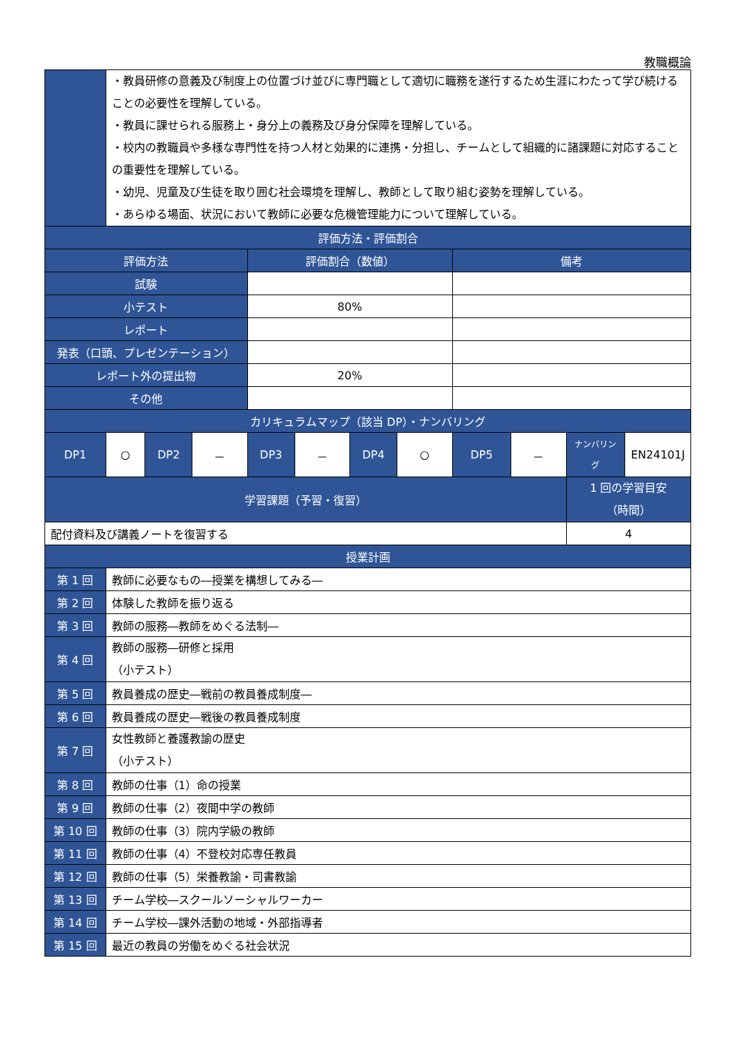教職概論
| | ・教員研修の意義及び制度上の位置づけ並びに専門職として適切に職務を遂行するため生涯にわたって学び続けることの必要性を理解している。 ・教員に課せられる服務上・身分上の義務及び身分保障を理解している。 ・校内の教職員や多様な専門性を持つ人材と効果的に連携・分担し、チームとして組織的に諸課題に対応することの重要性を理解している。 ・幼児、児童及び生徒を取り囲む社会環境を理解し、教師として取り組む姿勢を理解している。 ・あらゆる場面、状況において教師に必要な危機管理能力について理解している。 | | | | | | | | | | |
| 評価方法・評価割合 | | | | | | | | | | | |
| 評価方法 | | | | 評価割合（数値） | | | | 備考 | | | |
| 試験 | | | | | | | | | | | |
| 小テスト | | | | 80% | | | | | | | |
| レポート | | | | | | | | | | | |
| 発表（口頭、プレゼンテーション） | | | | | | | | | | | |
| レポート外の提出物 | | | | 20% | | | | | | | |
| その他 | | | | | | | | | | | |
| カリキュラムマップ（該当 DP）・ナンバリング | | | | | | | | | | | |
| DP1 | ○ | DP2 | － | DP3 | － | DP4 | ○ | DP5 | － | ナンバリング | EN24101J |
| 学習課題（予習・復習） | | | | | | | | | | 1 回の学習目安 （時間） | |
| 配付資料及び講義ノートを復習する | | | | | | | | | | 4 | |
| 授業計画 | | | | | | | | | | | |
| 第 1 回 | 教師に必要なもの―授業を構想してみる― | | | | | | | | | | |
| 第 2 回 | 体験した教師を振り返る | | | | | | | | | | |
| 第 3 回 | 教師の服務―教師をめぐる法制― | | | | | | | | | | |
| 第 4 回 | 教師の服務―研修と採用 （小テスト） | | | | | | | | | | |
| 第 5 回 | 教員養成の歴史―戦前の教員養成制度― | | | | | | | | | | |
| 第 6 回 | 教員養成の歴史―戦後の教員養成制度 | | | | | | | | | | |
| 第 7 回 | 女性教師と養護教諭の歴史 （小テスト） | | | | | | | | | | |
| 第 8 回 | 教師の仕事（1）命の授業 | | | | | | | | | | |
| 第 9 回 | 教師の仕事（2）夜間中学の教師 | | | | | | | | | | |
| 第 10 回 | 教師の仕事（3）院内学級の教師 | | | | | | | | | | |
| 第 11 回 | 教師の仕事（4）不登校対応専任教員 | | | | | | | | | | |
| 第 12 回 | 教師の仕事（5）栄養教諭・司書教諭 | | | | | | | | | | |
| 第 13 回 | チーム学校―スクールソーシャルワーカー | | | | | | | | | | |
| 第 14 回 | チーム学校―課外活動の地域・外部指導者 | | | | | | | | | | |
| 第 15 回 | 最近の教員の労働をめぐる社会状況 | | | | | | | | | | |